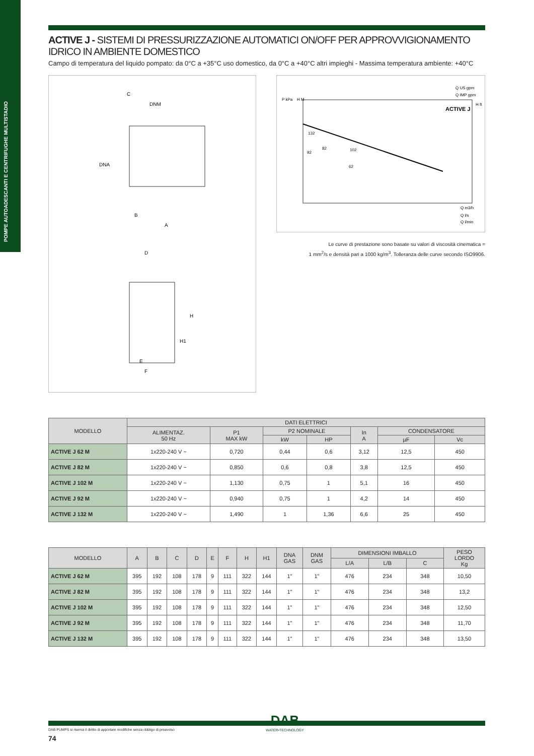POMPE AUTOADESCANTI E CENTRIFUGHE MULTISTADIO
ACTIVE J - SISTEMI DI PRESSURIZZAZIONE AUTOMATICI ON/OFF PER APPROVVIGIONAMENTO IDRICO IN AMBIENTE DOMESTICO
Campo di temperatura del liquido pompato: da 0°C a +35°C uso domestico, da 0°C a +40°C altri impieghi - Massima temperatura ambiente: +40°C
C
DNM
B
A
D
E
F
H
H1
DNA
Q US gpm
Q IMP gpm
ACTIVE J
P kPa
H M
H ft
132
82
102
92
62
Q m3/h
Q l/s
Q l/min
Le curve di prestazione sono basate su valori di viscosità cinematica =
1 mm<sup>2</sup>/s e densità pari a 1000 kg/m<sup>3</sup>. Tolleranza delle curve secondo ISO9906.
| MODELLO | DATI ELETTRICI | | | | | | |
| --- | --- | --- | --- | --- | --- | --- | --- |
| | ALIMENTAZ. 50 Hz | P1 MAX kW | P2 NOMINALE | | In A | CONDENSATORE | |
| | | | kW | HP | | µF | Vc |
| ACTIVE J 62 M | 1x220-240 V ~ | 0,720 | 0,44 | 0,6 | 3,12 | 12,5 | 450 |
| ACTIVE J 82 M | 1x220-240 V ~ | 0,850 | 0,6 | 0,8 | 3,8 | 12,5 | 450 |
| ACTIVE J 102 M | 1x220-240 V ~ | 1,130 | 0,75 | 1 | 5,1 | 16 | 450 |
| ACTIVE J 92 M | 1x220-240 V ~ | 0,940 | 0,75 | 1 | 4,2 | 14 | 450 |
| ACTIVE J 132 M | 1x220-240 V ~ | 1,490 | 1 | 1,36 | 6,6 | 25 | 450 |
| MODELLO | A | B | C | D | E | F | H | H1 | DNA GAS | DNM GAS | DIMENSIONI IMBALLO | | | PESO LORDO Kg |
| --- | --- | --- | --- | --- | --- | --- | --- | --- | --- | --- | --- | --- | --- | --- |
| | | | | | | | | | | | L/A | L/B | C | |
| ACTIVE J 62 M | 395 | 192 | 108 | 178 | 9 | 111 | 322 | 144 | 1" | 1" | 476 | 234 | 348 | 10,50 |
| ACTIVE J 82 M | 395 | 192 | 108 | 178 | 9 | 111 | 322 | 144 | 1" | 1" | 476 | 234 | 348 | 13,2 |
| ACTIVE J 102 M | 395 | 192 | 108 | 178 | 9 | 111 | 322 | 144 | 1" | 1" | 476 | 234 | 348 | 12,50 |
| ACTIVE J 92 M | 395 | 192 | 108 | 178 | 9 | 111 | 322 | 144 | 1" | 1" | 476 | 234 | 348 | 11,70 |
| ACTIVE J 132 M | 395 | 192 | 108 | 178 | 9 | 111 | 322 | 144 | 1" | 1" | 476 | 234 | 348 | 13,50 |
DAB PUMPS si riserva il diritto di apportare modifiche senza obbligo di preavviso
74
DAB
WATER•TECHNOLOGY